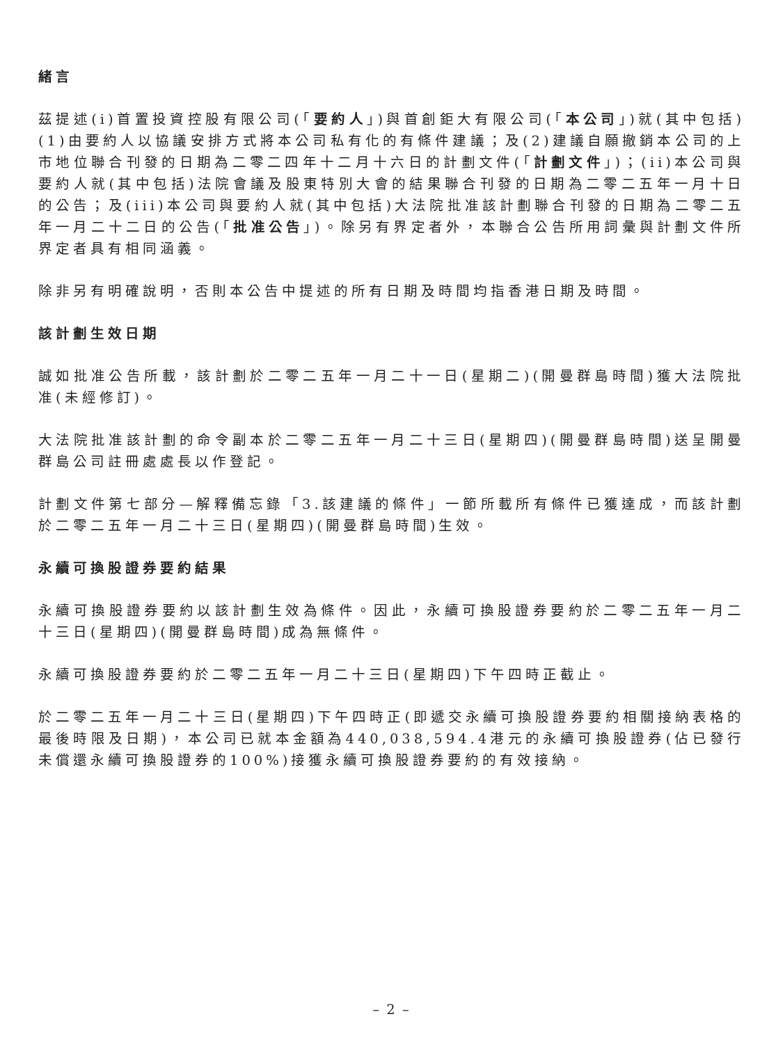緒言
茲提述(i)首置投資控股有限公司(「要約人」)與首創鉅大有限公司(「本公司」)就(其中包括)(1)由要約人以協議安排方式將本公司私有化的有條件建議；及(2)建議自願撤銷本公司的上市地位聯合刊發的日期為二零二四年十二月十六日的計劃文件(「計劃文件」)；(ii)本公司與要約人就(其中包括)法院會議及股東特別大會的結果聯合刊發的日期為二零二五年一月十日的公告；及(iii)本公司與要約人就(其中包括)大法院批准該計劃聯合刊發的日期為二零二五年一月二十二日的公告(「批准公告」)。除另有界定者外，本聯合公告所用詞彙與計劃文件所界定者具有相同涵義。
除非另有明確說明，否則本公告中提述的所有日期及時間均指香港日期及時間。
該計劃生效日期
誠如批准公告所載，該計劃於二零二五年一月二十一日(星期二)(開曼群島時間)獲大法院批准(未經修訂)。
大法院批准該計劃的命令副本於二零二五年一月二十三日(星期四)(開曼群島時間)送呈開曼群島公司註冊處處長以作登記。
計劃文件第七部分—解釋備忘錄「3.該建議的條件」一節所載所有條件已獲達成，而該計劃於二零二五年一月二十三日(星期四)(開曼群島時間)生效。
永續可換股證券要約結果
永續可換股證券要約以該計劃生效為條件。因此，永續可換股證券要約於二零二五年一月二十三日(星期四)(開曼群島時間)成為無條件。
永續可換股證券要約於二零二五年一月二十三日(星期四)下午四時正截止。
於二零二五年一月二十三日(星期四)下午四時正(即遞交永續可換股證券要約相關接納表格的最後時限及日期)，本公司已就本金額為440,038,594.4港元的永續可換股證券(佔已發行未償還永續可換股證券的100%)接獲永續可換股證券要約的有效接納。
– 2 –